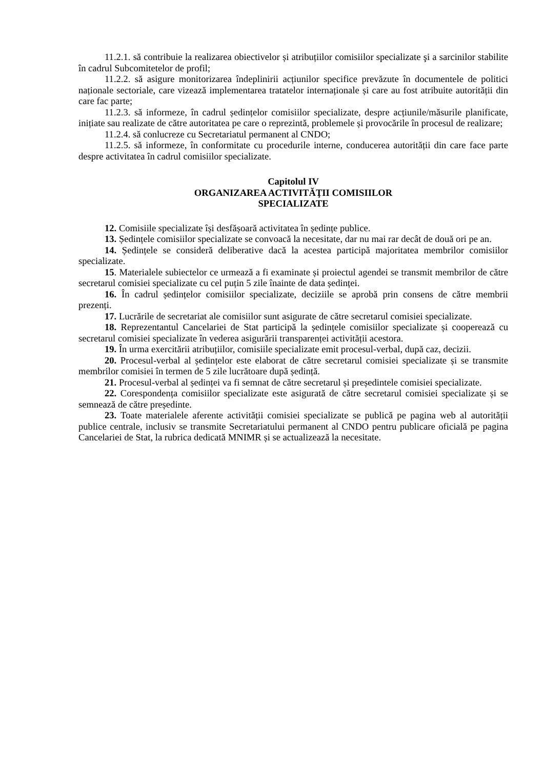11.2.1. să contribuie la realizarea obiectivelor și atribuțiilor comisiilor specializate şi a sarcinilor stabilite în cadrul Subcomitetelor de profil;
11.2.2. să asigure monitorizarea îndeplinirii acțiunilor specifice prevăzute în documentele de politici naționale sectoriale, care vizează implementarea tratatelor internaționale și care au fost atribuite autorității din care fac parte;
11.2.3. să informeze, în cadrul ședințelor comisiilor specializate, despre acțiunile/măsurile planificate, inițiate sau realizate de către autoritatea pe care o reprezintă, problemele și provocările în procesul de realizare;
11.2.4. să conlucreze cu Secretariatul permanent al CNDO;
11.2.5. să informeze, în conformitate cu procedurile interne, conducerea autorității din care face parte despre activitatea în cadrul comisiilor specializate.
Capitolul IV
ORGANIZAREA ACTIVITĂŢII COMISIILOR
SPECIALIZATE
12. Comisiile specializate își desfășoară activitatea în ședințe publice.
13. Ședințele comisiilor specializate se convoacă la necesitate, dar nu mai rar decât de două ori pe an.
14. Ședințele se consideră deliberative dacă la acestea participă majoritatea membrilor comisiilor specializate.
15. Materialele subiectelor ce urmează a fi examinate și proiectul agendei se transmit membrilor de către secretarul comisiei specializate cu cel puțin 5 zile înainte de data ședinței.
16. În cadrul ședințelor comisiilor specializate, deciziile se aprobă prin consens de către membrii prezenți.
17. Lucrările de secretariat ale comisiilor sunt asigurate de către secretarul comisiei specializate.
18. Reprezentantul Cancelariei de Stat participă la ședințele comisiilor specializate și cooperează cu secretarul comisiei specializate în vederea asigurării transparenței activității acestora.
19. În urma exercitării atribuțiilor, comisiile specializate emit procesul-verbal, după caz, decizii.
20. Procesul-verbal al ședințelor este elaborat de către secretarul comisiei specializate și se transmite membrilor comisiei în termen de 5 zile lucrătoare după ședință.
21. Procesul-verbal al ședinței va fi semnat de către secretarul și președintele comisiei specializate.
22. Corespondența comisiilor specializate este asigurată de către secretarul comisiei specializate și se semnează de către președinte.
23. Toate materialele aferente activității comisiei specializate se publică pe pagina web al autorității publice centrale, inclusiv se transmite Secretariatului permanent al CNDO pentru publicare oficială pe pagina Cancelariei de Stat, la rubrica dedicată MNIMR și se actualizează la necesitate.